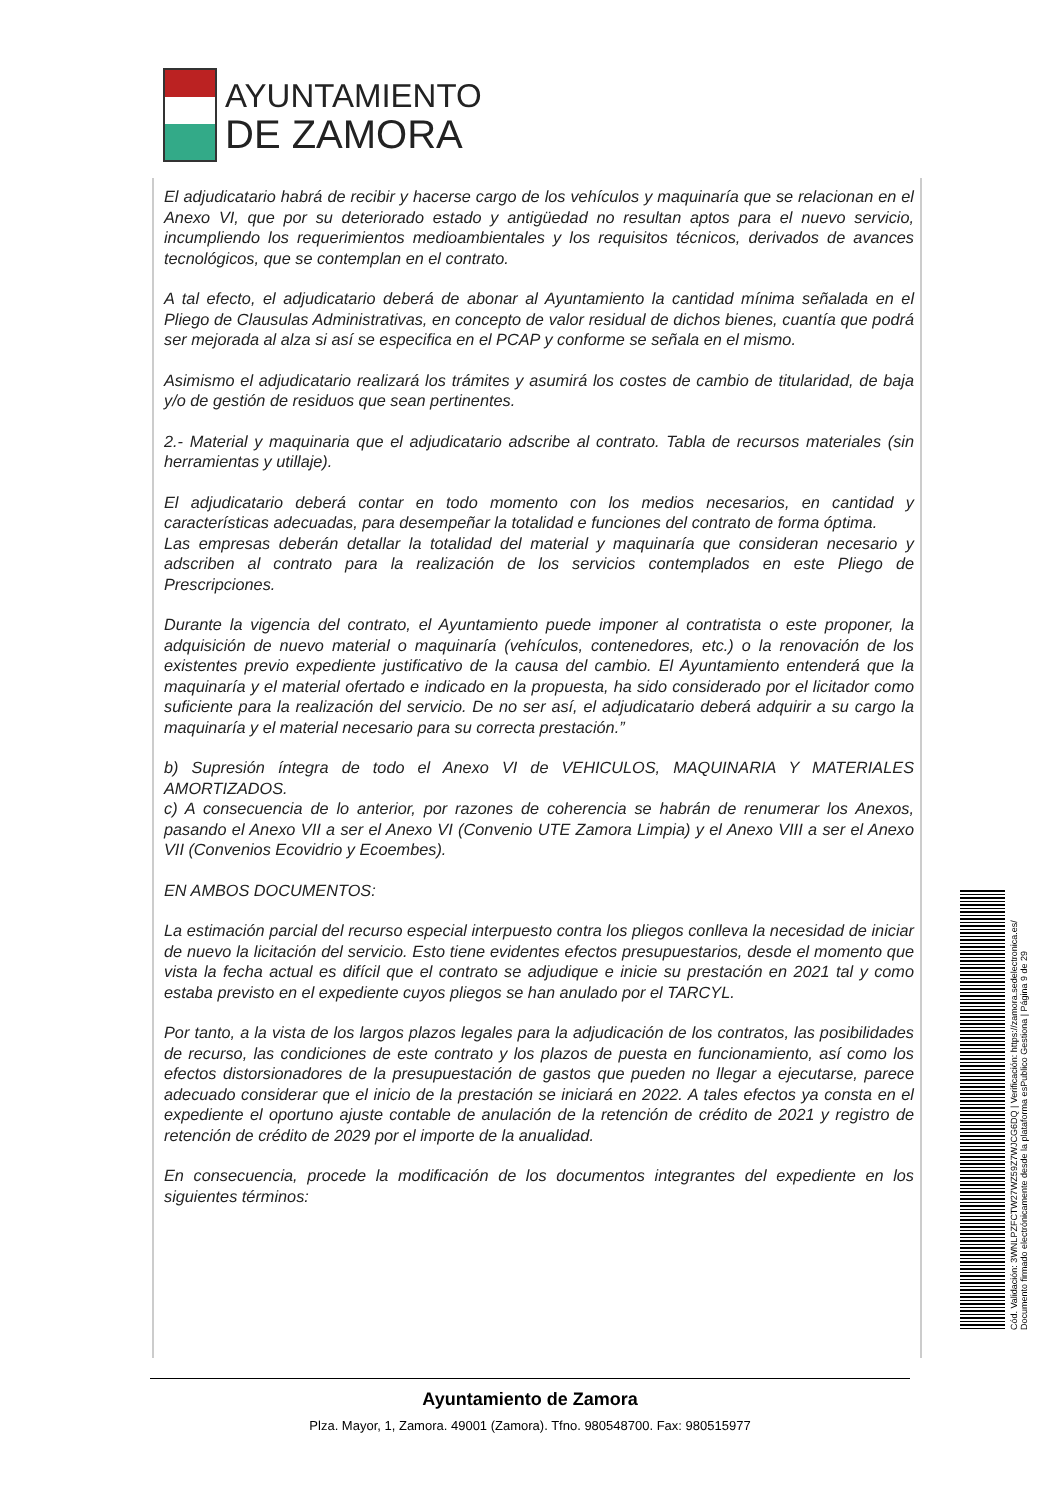AYUNTAMIENTO
DE ZAMORA
El adjudicatario habrá de recibir y hacerse cargo de los vehículos y maquinaría que se relacionan en el Anexo VI, que por su deteriorado estado y antigüedad no resultan aptos para el nuevo servicio, incumpliendo los requerimientos medioambientales y los requisitos técnicos, derivados de avances tecnológicos, que se contemplan en el contrato.
A tal efecto, el adjudicatario deberá de abonar al Ayuntamiento la cantidad mínima señalada en el Pliego de Clausulas Administrativas, en concepto de valor residual de dichos bienes, cuantía que podrá ser mejorada al alza si así se especifica en el PCAP y conforme se señala en el mismo.
Asimismo el adjudicatario realizará los trámites y asumirá los costes de cambio de titularidad, de baja y/o de gestión de residuos que sean pertinentes.
2.- Material y maquinaria que el adjudicatario adscribe al contrato. Tabla de recursos materiales (sin herramientas y utillaje).
El adjudicatario deberá contar en todo momento con los medios necesarios, en cantidad y características adecuadas, para desempeñar la totalidad e funciones del contrato de forma óptima.
Las empresas deberán detallar la totalidad del material y maquinaría que consideran necesario y adscriben al contrato para la realización de los servicios contemplados en este Pliego de Prescripciones.
Durante la vigencia del contrato, el Ayuntamiento puede imponer al contratista o este proponer, la adquisición de nuevo material o maquinaría (vehículos, contenedores, etc.) o la renovación de los existentes previo expediente justificativo de la causa del cambio. El Ayuntamiento entenderá que la maquinaría y el material ofertado e indicado en la propuesta, ha sido considerado por el licitador como suficiente para la realización del servicio. De no ser así, el adjudicatario deberá adquirir a su cargo la maquinaría y el material necesario para su correcta prestación.”
b) Supresión íntegra de todo el Anexo VI de VEHICULOS, MAQUINARIA Y MATERIALES AMORTIZADOS.
c) A consecuencia de lo anterior, por razones de coherencia se habrán de renumerar los Anexos, pasando el Anexo VII a ser el Anexo VI (Convenio UTE Zamora Limpia) y el Anexo VIII a ser el Anexo VII (Convenios Ecovidrio y Ecoembes).
EN AMBOS DOCUMENTOS:
La estimación parcial del recurso especial interpuesto contra los pliegos conlleva la necesidad de iniciar de nuevo la licitación del servicio. Esto tiene evidentes efectos presupuestarios, desde el momento que vista la fecha actual es difícil que el contrato se adjudique e inicie su prestación en 2021 tal y como estaba previsto en el expediente cuyos pliegos se han anulado por el TARCYL.
Por tanto, a la vista de los largos plazos legales para la adjudicación de los contratos, las posibilidades de recurso, las condiciones de este contrato y los plazos de puesta en funcionamiento, así como los efectos distorsionadores de la presupuestación de gastos que pueden no llegar a ejecutarse, parece adecuado considerar que el inicio de la prestación se iniciará en 2022. A tales efectos ya consta en el expediente el oportuno ajuste contable de anulación de la retención de crédito de 2021 y registro de retención de crédito de 2029 por el importe de la anualidad.
En consecuencia, procede la modificación de los documentos integrantes del expediente en los siguientes términos:
Ayuntamiento de Zamora
Plza. Mayor, 1, Zamora. 49001 (Zamora). Tfno. 980548700. Fax: 980515977
Cód. Validación: 3WNLPZFCTW27WZ59Z7WJCG6DQ | Verificación: https://zamora.sedelectronica.es/
Documento firmado electrónicamente desde la plataforma esPublico Gestiona | Página 9 de 29